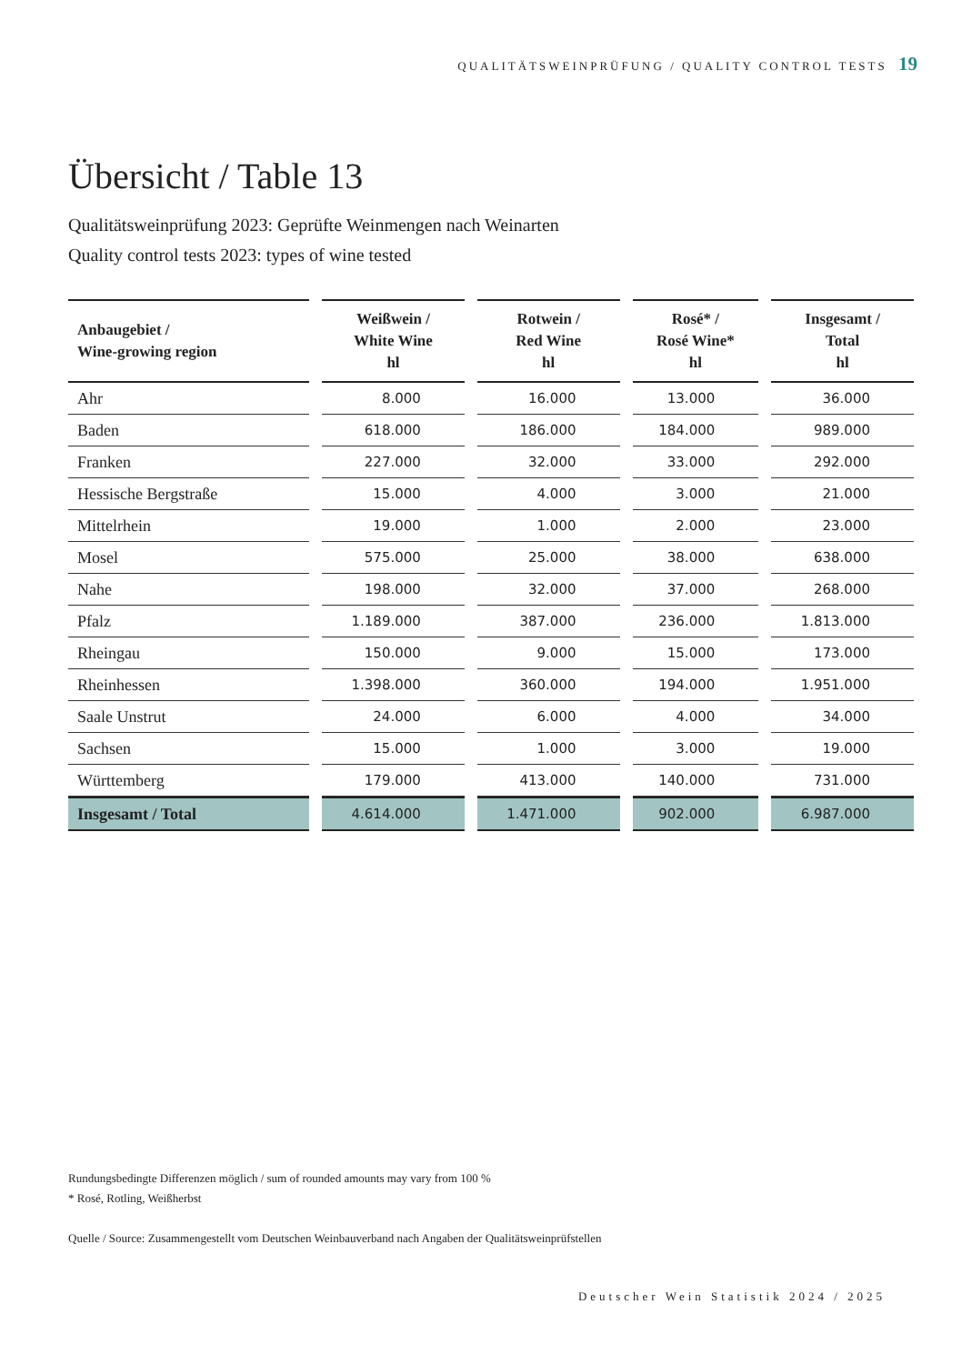QUALITÄTSWEINPRÜFUNG / QUALITY CONTROL TESTS 19
Übersicht / Table 13
Qualitätsweinprüfung 2023: Geprüfte Weinmengen nach Weinarten
Quality control tests 2023: types of wine tested
| Anbaugebiet / Wine-growing region | Weißwein / White Wine hl | Rotwein / Red Wine hl | Rosé* / Rosé Wine* hl | Insgesamt / Total hl |
| --- | --- | --- | --- | --- |
| Ahr | 8.000 | 16.000 | 13.000 | 36.000 |
| Baden | 618.000 | 186.000 | 184.000 | 989.000 |
| Franken | 227.000 | 32.000 | 33.000 | 292.000 |
| Hessische Bergstraße | 15.000 | 4.000 | 3.000 | 21.000 |
| Mittelrhein | 19.000 | 1.000 | 2.000 | 23.000 |
| Mosel | 575.000 | 25.000 | 38.000 | 638.000 |
| Nahe | 198.000 | 32.000 | 37.000 | 268.000 |
| Pfalz | 1.189.000 | 387.000 | 236.000 | 1.813.000 |
| Rheingau | 150.000 | 9.000 | 15.000 | 173.000 |
| Rheinhessen | 1.398.000 | 360.000 | 194.000 | 1.951.000 |
| Saale Unstrut | 24.000 | 6.000 | 4.000 | 34.000 |
| Sachsen | 15.000 | 1.000 | 3.000 | 19.000 |
| Württemberg | 179.000 | 413.000 | 140.000 | 731.000 |
| Insgesamt / Total | 4.614.000 | 1.471.000 | 902.000 | 6.987.000 |
Rundungsbedingte Differenzen möglich / sum of rounded amounts may vary from 100 %
* Rosé, Rotling, Weißherbst
Quelle / Source: Zusammengestellt vom Deutschen Weinbauverband nach Angaben der Qualitätsweinprüfstellen
Deutscher Wein Statistik 2024 / 2025